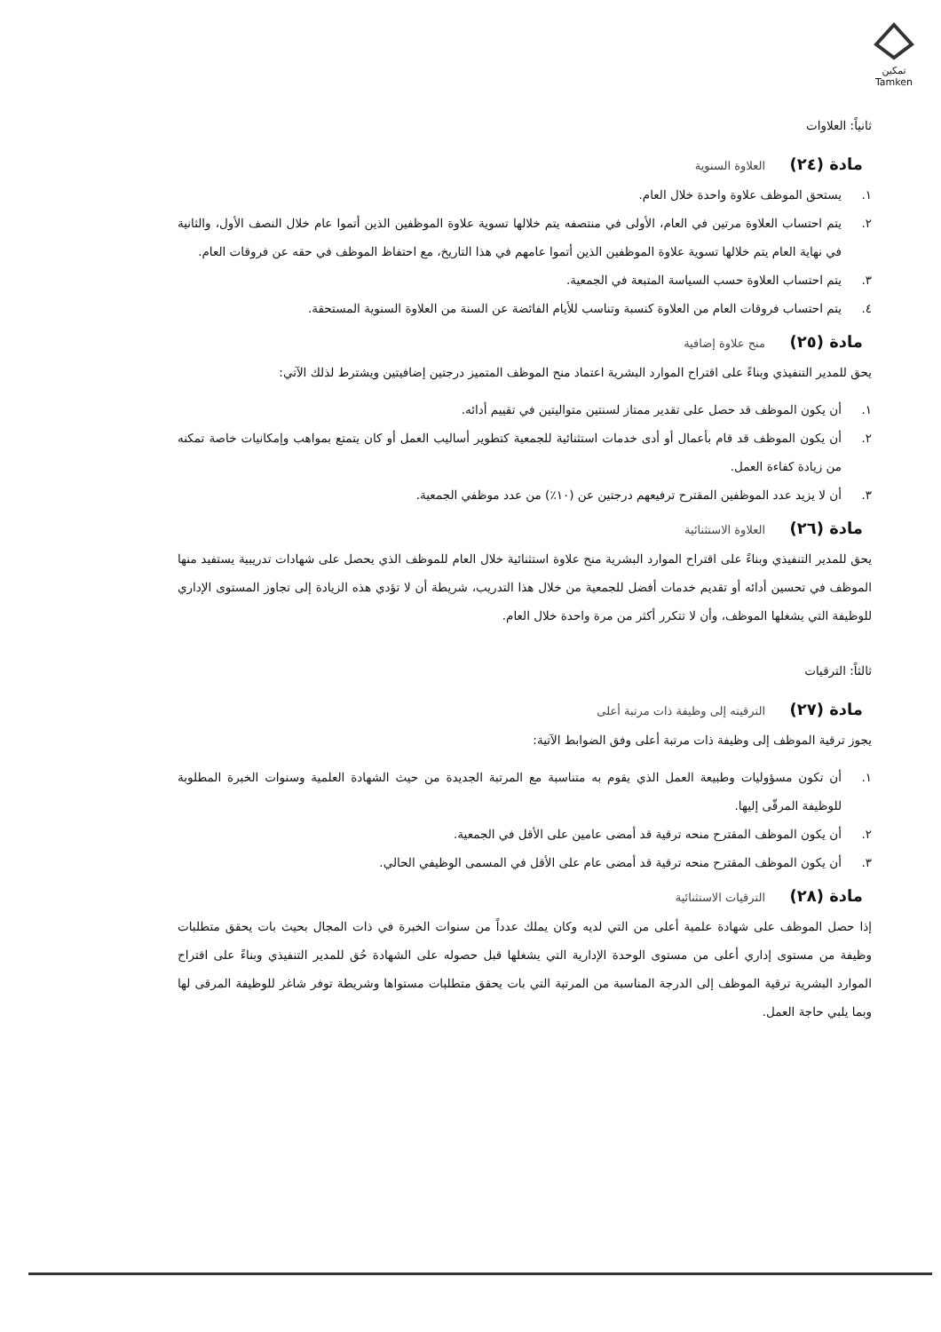تمكين
Tamken
ثانياً: العلاوات
مادة (٢٤) العلاوة السنوية
١. يستحق الموظف علاوة واحدة خلال العام.
٢. يتم احتساب العلاوة مرتين في العام، الأولى في منتصفه يتم خلالها تسوية علاوة الموظفين الذين أتموا عام خلال النصف الأول، والثانية في نهاية العام يتم خلالها تسوية علاوة الموظفين الذين أتموا عامهم في هذا التاريخ، مع احتفاظ الموظف في حقه عن فروقات العام.
٣. يتم احتساب العلاوة حسب السياسة المتبعة في الجمعية.
٤. يتم احتساب فروقات العام من العلاوة كنسبة وتناسب للأيام الفائضة عن السنة من العلاوة السنوية المستحقة.
مادة (٢٥) منح علاوة إضافية
يحق للمدير التنفيذي وبناءً على اقتراح الموارد البشرية اعتماد منح الموظف المتميز درجتين إضافيتين ويشترط لذلك الآتي:
١. أن يكون الموظف قد حصل على تقدير ممتاز لسنتين متواليتين في تقييم أدائه.
٢. أن يكون الموظف قد قام بأعمال أو أدى خدمات استثنائية للجمعية كتطوير أساليب العمل أو كان يتمتع بمواهب وإمكانيات خاصة تمكنه من زيادة كفاءة العمل.
٣. أن لا يزيد عدد الموظفين المقترح ترفيعهم درجتين عن (١٠٪) من عدد موظفي الجمعية.
مادة (٢٦) العلاوة الاستثنائية
يحق للمدير التنفيذي وبناءً على اقتراح الموارد البشرية منح علاوة استثنائية خلال العام للموظف الذي يحصل على شهادات تدريبية يستفيد منها الموظف في تحسين أدائه أو تقديم خدمات أفضل للجمعية من خلال هذا التدريب، شريطة أن لا تؤدي هذه الزيادة إلى تجاوز المستوى الإداري للوظيفة التي يشغلها الموظف، وأن لا تتكرر أكثر من مرة واحدة خلال العام.
ثالثاً: الترقيات
مادة (٢٧) الترقيته إلى وظيفة ذات مرتبة أعلى
يجوز ترقية الموظف إلى وظيفة ذات مرتبة أعلى وفق الضوابط الآتية:
١. أن تكون مسؤوليات وطبيعة العمل الذي يقوم به متناسبة مع المرتبة الجديدة من حيث الشهادة العلمية وسنوات الخبرة المطلوبة للوظيفة المرقّى إليها.
٢. أن يكون الموظف المقترح منحه ترقية قد أمضى عامين على الأقل في الجمعية.
٣. أن يكون الموظف المقترح منحه ترقية قد أمضى عام على الأقل في المسمى الوظيفي الحالي.
مادة (٢٨) الترقيات الاستثنائية
إذا حصل الموظف على شهادة علمية أعلى من التي لديه وكان يملك عدداً من سنوات الخبرة في ذات المجال بحيث بات يحقق متطلبات وظيفة من مستوى إداري أعلى من مستوى الوحدة الإدارية التي يشغلها قبل حصوله على الشهادة حُق للمدير التنفيذي وبناءً على اقتراح الموارد البشرية ترقية الموظف إلى الدرجة المناسبة من المرتبة التي بات يحقق متطلبات مستواها وشريطة توفر شاغر للوظيفة المرقى لها وبما يلبي حاجة العمل.